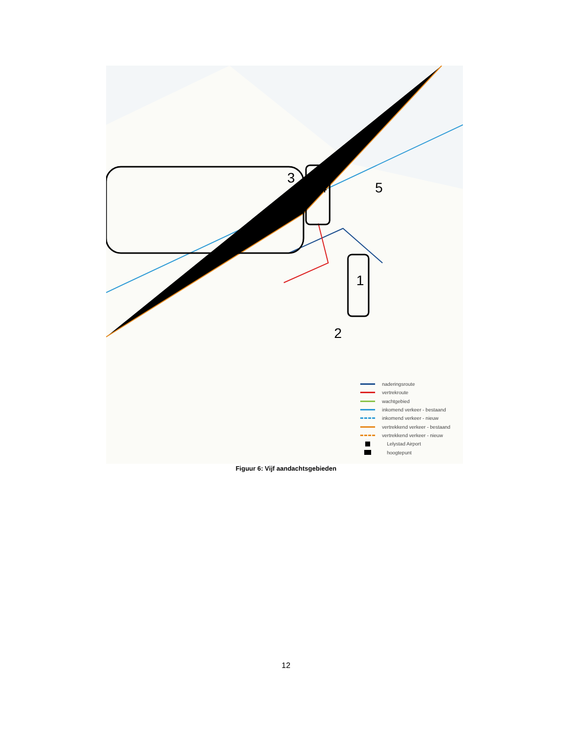3
4 5
1
2
naderingsroute
vertrekroute
wachtgebied
inkomend verkeer - bestaand
inkomend verkeer - nieuw
vertrekkend verkeer - bestaand
vertrekkend verkeer - nieuw
Lelystad Airport
hoogtepunt
Figuur 6: Vijf aandachtsgebieden
12